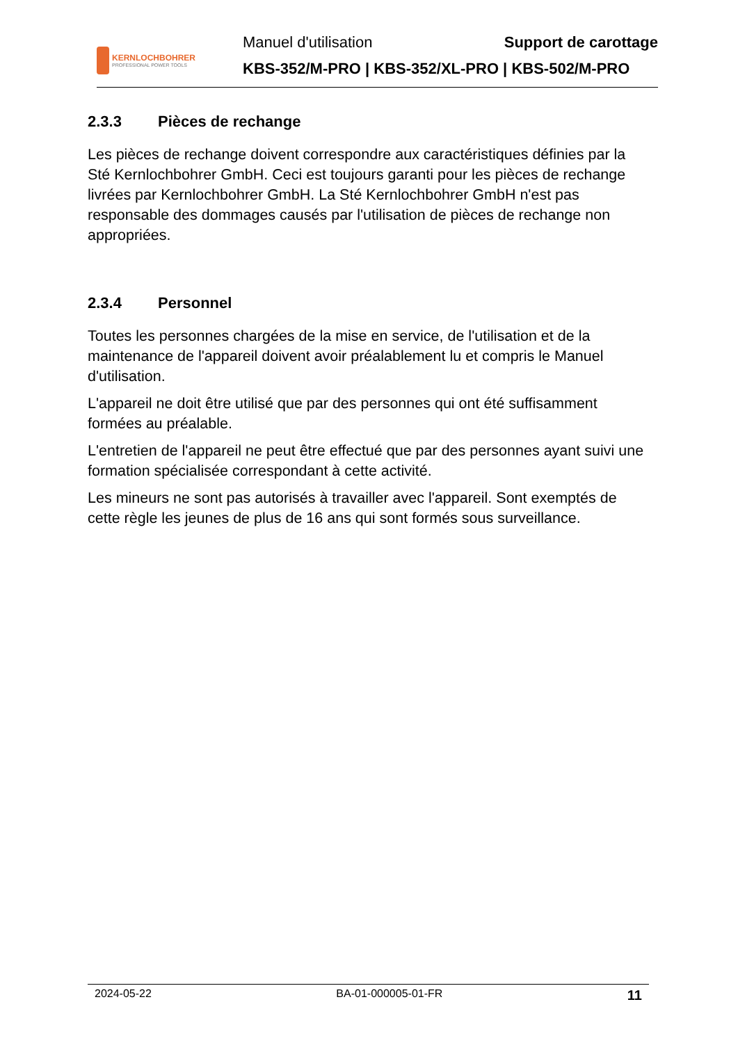KERNLOCHBOHRER
PROFESSIONAL POWER TOOLS
Manuel d'utilisation Support de carottage
KBS-352/M-PRO | KBS-352/XL-PRO | KBS-502/M-PRO
2.3.3 Pièces de rechange
Les pièces de rechange doivent correspondre aux caractéristiques définies par la Sté Kernlochbohrer GmbH. Ceci est toujours garanti pour les pièces de rechange livrées par Kernlochbohrer GmbH. La Sté Kernlochbohrer GmbH n'est pas responsable des dommages causés par l'utilisation de pièces de rechange non appropriées.
2.3.4 Personnel
Toutes les personnes chargées de la mise en service, de l'utilisation et de la maintenance de l'appareil doivent avoir préalablement lu et compris le Manuel d'utilisation.
L'appareil ne doit être utilisé que par des personnes qui ont été suffisamment formées au préalable.
L'entretien de l'appareil ne peut être effectué que par des personnes ayant suivi une formation spécialisée correspondant à cette activité.
Les mineurs ne sont pas autorisés à travailler avec l'appareil. Sont exemptés de cette règle les jeunes de plus de 16 ans qui sont formés sous surveillance.
2024-05-22 BA-01-000005-01-FR 11